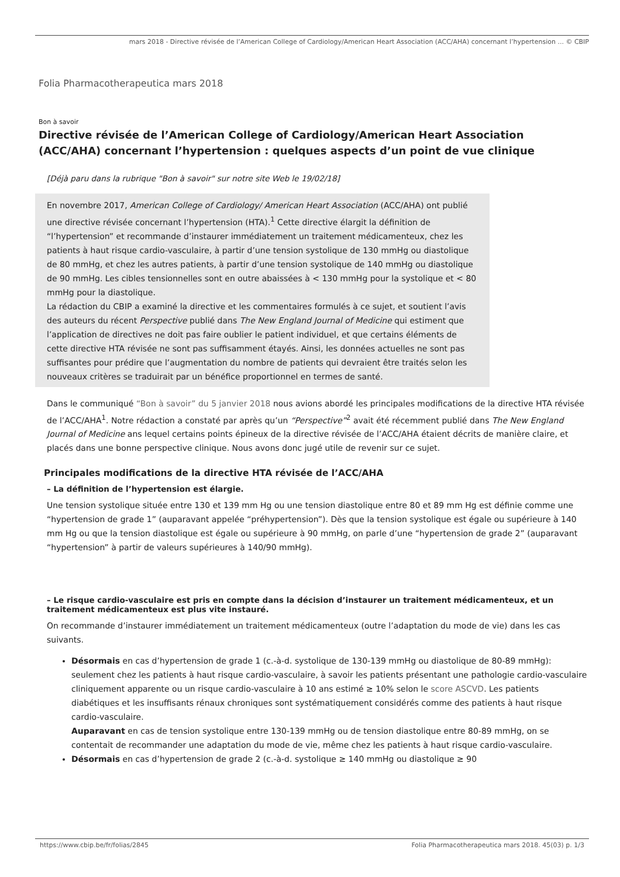mars 2018 - Directive révisée de l’American College of Cardiology/American Heart Association (ACC/AHA) concernant l’hypertension ... © CBIP
Folia Pharmacotherapeutica mars 2018
Bon à savoir
Directive révisée de l’American College of Cardiology/American Heart Association (ACC/AHA) concernant l’hypertension : quelques aspects d’un point de vue clinique
[Déjà paru dans la rubrique "Bon à savoir" sur notre site Web le 19/02/18]
En novembre 2017, American College of Cardiology/ American Heart Association (ACC/AHA) ont publié une directive révisée concernant l’hypertension (HTA).<sup>1</sup> Cette directive élargit la définition de “l’hypertension” et recommande d’instaurer immédiatement un traitement médicamenteux, chez les patients à haut risque cardio-vasculaire, à partir d’une tension systolique de 130 mmHg ou diastolique de 80 mmHg, et chez les autres patients, à partir d’une tension systolique de 140 mmHg ou diastolique de 90 mmHg. Les cibles tensionnelles sont en outre abaissées à < 130 mmHg pour la systolique et < 80 mmHg pour la diastolique.
La rédaction du CBIP a examiné la directive et les commentaires formulés à ce sujet, et soutient l’avis des auteurs du récent Perspective publié dans The New England Journal of Medicine qui estiment que l’application de directives ne doit pas faire oublier le patient individuel, et que certains éléments de cette directive HTA révisée ne sont pas suffisamment étayés. Ainsi, les données actuelles ne sont pas suffisantes pour prédire que l’augmentation du nombre de patients qui devraient être traités selon les nouveaux critères se traduirait par un bénéfice proportionnel en termes de santé.
Dans le communiqué “Bon à savoir” du 5 janvier 2018 nous avions abordé les principales modifications de la directive HTA révisée de l’ACC/AHA<sup>1</sup>. Notre rédaction a constaté par après qu’un “Perspective”<sup>2</sup> avait été récemment publié dans The New England Journal of Medicine ans lequel certains points épineux de la directive révisée de l’ACC/AHA étaient décrits de manière claire, et placés dans une bonne perspective clinique. Nous avons donc jugé utile de revenir sur ce sujet.
Principales modifications de la directive HTA révisée de l’ACC/AHA
– La définition de l’hypertension est élargie.
Une tension systolique située entre 130 et 139 mm Hg ou une tension diastolique entre 80 et 89 mm Hg est définie comme une “hypertension de grade 1” (auparavant appelée “préhypertension”). Dès que la tension systolique est égale ou supérieure à 140 mm Hg ou que la tension diastolique est égale ou supérieure à 90 mmHg, on parle d’une “hypertension de grade 2” (auparavant “hypertension” à partir de valeurs supérieures à 140/90 mmHg).
– Le risque cardio-vasculaire est pris en compte dans la décision d’instaurer un traitement médicamenteux, et un traitement médicamenteux est plus vite instauré.
On recommande d’instaurer immédiatement un traitement médicamenteux (outre l’adaptation du mode de vie) dans les cas suivants.
Désormais en cas d’hypertension de grade 1 (c.-à-d. systolique de 130-139 mmHg ou diastolique de 80-89 mmHg): seulement chez les patients à haut risque cardio-vasculaire, à savoir les patients présentant une pathologie cardio-vasculaire cliniquement apparente ou un risque cardio-vasculaire à 10 ans estimé ≥ 10% selon le score ASCVD. Les patients diabétiques et les insuffisants rénaux chroniques sont systématiquement considérés comme des patients à haut risque cardio-vasculaire.
Auparavant en cas de tension systolique entre 130-139 mmHg ou de tension diastolique entre 80-89 mmHg, on se contentait de recommander une adaptation du mode de vie, même chez les patients à haut risque cardio-vasculaire.
Désormais en cas d’hypertension de grade 2 (c.-à-d. systolique ≥ 140 mmHg ou diastolique ≥ 90
https://www.cbip.be/fr/folias/2845 Folia Pharmacotherapeutica mars 2018. 45(03) p. 1/3